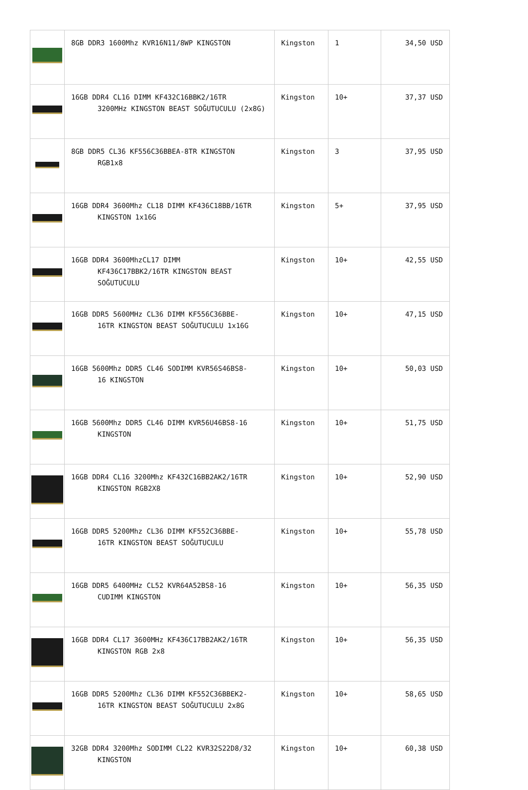| | 8GB DDR3 1600Mhz KVR16N11/8WP KINGSTON | Kingston | 1 | 34,50 USD |
| | 16GB DDR4 CL16 DIMM KF432C16BBK2/16TR 3200MHz KINGSTON BEAST SOĞUTUCULU (2x8G) | Kingston | 10+ | 37,37 USD |
| | 8GB DDR5 CL36 KF556C36BBEA-8TR KINGSTON RGB1x8 | Kingston | 3 | 37,95 USD |
| | 16GB DDR4 3600Mhz CL18 DIMM KF436C18BB/16TR KINGSTON 1x16G | Kingston | 5+ | 37,95 USD |
| | 16GB DDR4 3600MhzCL17 DIMM KF436C17BBK2/16TR KINGSTON BEAST SOĞUTUCULU | Kingston | 10+ | 42,55 USD |
| | 16GB DDR5 5600MHz CL36 DIMM KF556C36BBE- 16TR KINGSTON BEAST SOĞUTUCULU 1x16G | Kingston | 10+ | 47,15 USD |
| | 16GB 5600Mhz DDR5 CL46 SODIMM KVR56S46BS8- 16 KINGSTON | Kingston | 10+ | 50,03 USD |
| | 16GB 5600Mhz DDR5 CL46 DIMM KVR56U46BS8-16 KINGSTON | Kingston | 10+ | 51,75 USD |
| | 16GB DDR4 CL16 3200Mhz KF432C16BB2AK2/16TR KINGSTON RGB2X8 | Kingston | 10+ | 52,90 USD |
| | 16GB DDR5 5200Mhz CL36 DIMM KF552C36BBE- 16TR KINGSTON BEAST SOĞUTUCULU | Kingston | 10+ | 55,78 USD |
| | 16GB DDR5 6400MHz CL52 KVR64A52BS8-16 CUDIMM KINGSTON | Kingston | 10+ | 56,35 USD |
| | 16GB DDR4 CL17 3600MHz KF436C17BB2AK2/16TR KINGSTON RGB 2x8 | Kingston | 10+ | 56,35 USD |
| | 16GB DDR5 5200Mhz CL36 DIMM KF552C36BBEK2- 16TR KINGSTON BEAST SOĞUTUCULU 2x8G | Kingston | 10+ | 58,65 USD |
| | 32GB DDR4 3200Mhz SODIMM CL22 KVR32S22D8/32 KINGSTON | Kingston | 10+ | 60,38 USD |